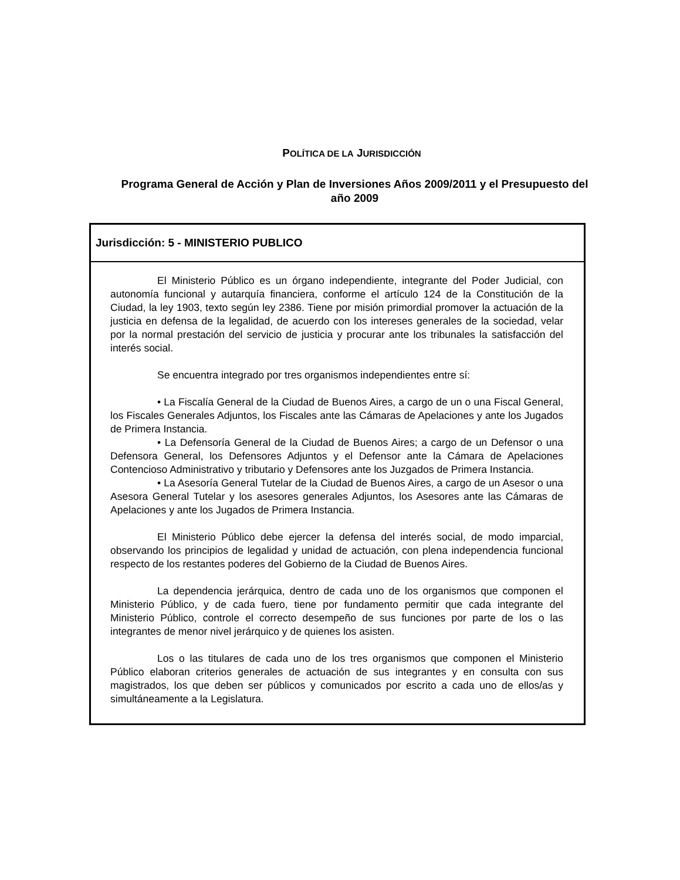POLÍTICA DE LA JURISDICCIÓN
Programa General de Acción y Plan de Inversiones Años 2009/2011 y el Presupuesto del año 2009
Jurisdicción: 5 - MINISTERIO PUBLICO
El Ministerio Público es un órgano independiente, integrante del Poder Judicial, con autonomía funcional y autarquía financiera, conforme el artículo 124 de la Constitución de la Ciudad, la ley 1903, texto según ley 2386. Tiene por misión primordial promover la actuación de la justicia en defensa de la legalidad, de acuerdo con los intereses generales de la sociedad, velar por la normal prestación del servicio de justicia y procurar ante los tribunales la satisfacción del interés social.
Se encuentra integrado por tres organismos independientes entre sí:
• La Fiscalía General de la Ciudad de Buenos Aires, a cargo de un o una Fiscal General, los Fiscales Generales Adjuntos, los Fiscales ante las Cámaras de Apelaciones y ante los Jugados de Primera Instancia.
• La Defensoría General de la Ciudad de Buenos Aires; a cargo de un Defensor o una Defensora General, los Defensores Adjuntos y el Defensor ante la Cámara de Apelaciones Contencioso Administrativo y tributario y Defensores ante los Juzgados de Primera Instancia.
• La Asesoría General Tutelar de la Ciudad de Buenos Aires, a cargo de un Asesor o una Asesora General Tutelar y los asesores generales Adjuntos, los Asesores ante las Cámaras de Apelaciones y ante los Jugados de Primera Instancia.
El Ministerio Público debe ejercer la defensa del interés social, de modo imparcial, observando los principios de legalidad y unidad de actuación, con plena independencia funcional respecto de los restantes poderes del Gobierno de la Ciudad de Buenos Aires.
La dependencia jerárquica, dentro de cada uno de los organismos que componen el Ministerio Público, y de cada fuero, tiene por fundamento permitir que cada integrante del Ministerio Público, controle el correcto desempeño de sus funciones por parte de los o las integrantes de menor nivel jerárquico y de quienes los asisten.
Los o las titulares de cada uno de los tres organismos que componen el Ministerio Público elaboran criterios generales de actuación de sus integrantes y en consulta con sus magistrados, los que deben ser públicos y comunicados por escrito a cada uno de ellos/as y simultáneamente a la Legislatura.